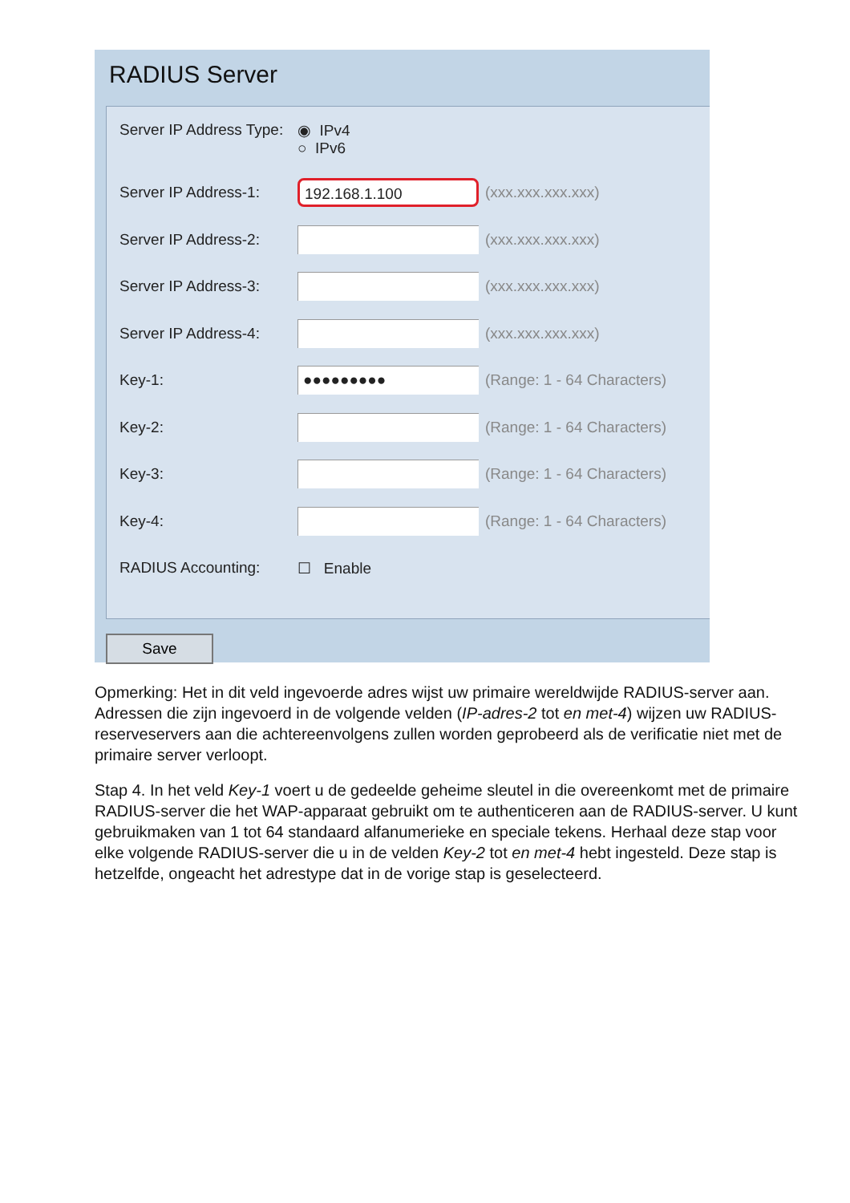RADIUS Server
Server IP Address Type: ◉ IPv4
○ IPv6
Server IP Address-1: 192.168.1.100 (xxx.xxx.xxx.xxx)
Server IP Address-2: (xxx.xxx.xxx.xxx)
Server IP Address-3: (xxx.xxx.xxx.xxx)
Server IP Address-4: (xxx.xxx.xxx.xxx)
Key-1: ●●●●●●●●● (Range: 1 - 64 Characters)
Key-2: (Range: 1 - 64 Characters)
Key-3: (Range: 1 - 64 Characters)
Key-4: (Range: 1 - 64 Characters)
RADIUS Accounting: ☐ Enable
Save
Opmerking: Het in dit veld ingevoerde adres wijst uw primaire wereldwijde RADIUS-server aan. Adressen die zijn ingevoerd in de volgende velden (IP-adres-2 tot en met-4) wijzen uw RADIUS-reserveservers aan die achtereenvolgens zullen worden geprobeerd als de verificatie niet met de primaire server verloopt.
Stap 4. In het veld Key-1 voert u de gedeelde geheime sleutel in die overeenkomt met de primaire RADIUS-server die het WAP-apparaat gebruikt om te authenticeren aan de RADIUS-server. U kunt gebruikmaken van 1 tot 64 standaard alfanumerieke en speciale tekens. Herhaal deze stap voor elke volgende RADIUS-server die u in de velden Key-2 tot en met-4 hebt ingesteld. Deze stap is hetzelfde, ongeacht het adrestype dat in de vorige stap is geselecteerd.